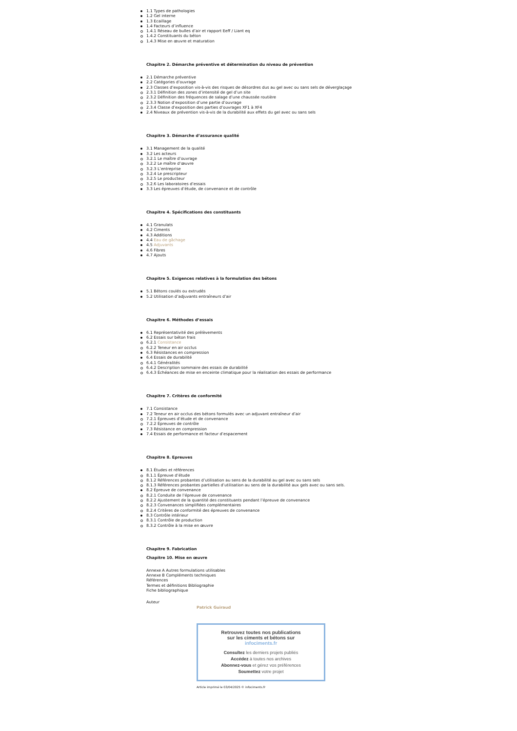1.1 Types de pathologies
1.2 Gel interne
1.3 Ecaillage
1.4 Facteurs d’influence
1.4.1 Réseau de bulles d’air et rapport Eeff / Liant eq
1.4.2 Constituants du béton
1.4.3 Mise en œuvre et maturation
Chapitre 2. Démarche préventive et détermination du niveau de prévention
2.1 Démarche préventive
2.2 Catégories d’ouvrage
2.3 Classes d’exposition vis-à-vis des risques de désordres dus au gel avec ou sans sels de déverglaçage
2.3.1 Définition des zones d’intensité de gel d’un site
2.3.2 Définition des fréquences de salage d’une chaussée routière
2.3.3 Notion d’exposition d’une partie d’ouvrage
2.3.4 Classe d’exposition des parties d’ouvrages XF1 à XF4
2.4 Niveaux de prévention vis-à-vis de la durabilité aux effets du gel avec ou sans sels
Chapitre 3. Démarche d’assurance qualité
3.1 Management de la qualité
3.2 Les acteurs
3.2.1 Le maître d’ouvrage
3.2.2 Le maître d’œuvre
3.2.3 L’entreprise
3.2.4 Le prescripteur
3.2.5 Le producteur
3.2.6 Les laboratoires d’essais
3.3 Les épreuves d’étude, de convenance et de contrôle
Chapitre 4. Spécifications des constituants
4.1 Granulats
4.2 Ciments
4.3 Additions
4.4 Eau de gâchage
4.5 Adjuvants
4.6 Fibres
4.7 Ajouts
Chapitre 5. Exigences relatives à la formulation des bétons
5.1 Bétons coulés ou extrudés
5.2 Utilisation d’adjuvants entraîneurs d’air
Chapitre 6. Méthodes d’essais
6.1 Représentativité des prélèvements
6.2 Essais sur béton frais
6.2.1 Consistance
6.2.2 Teneur en air occlus
6.3 Résistances en compression
6.4 Essais de durabilité
6.4.1 Généralités
6.4.2 Description sommaire des essais de durabilité
6.4.3 Échéances de mise en enceinte climatique pour la réalisation des essais de performance
Chapitre 7. Critères de conformité
7.1 Consistance
7.2 Teneur en air occlus des bétons formulés avec un adjuvant entraîneur d’air
7.2.1 Épreuves d’étude et de convenance
7.2.2 Épreuves de contrôle
7.3 Résistance en compression
7.4 Essais de performance et facteur d’espacement
Chapitre 8. Epreuves
8.1 Études et références
8.1.1 Épreuve d’étude
8.1.2 Références probantes d’utilisation au sens de la durabilité au gel avec ou sans sels
8.1.3 Références probantes partielles d’utilisation au sens de la durabilité aux gels avec ou sans sels.
8.2 Épreuve de convenance
8.2.1 Conduite de l’épreuve de convenance
8.2.2 Ajustement de la quantité des constituants pendant l’épreuve de convenance
8.2.3 Convenances simplifiées complémentaires
8.2.4 Critères de conformité des épreuves de convenance
8.3 Contrôle intérieur
8.3.1 Contrôle de production
8.3.2 Contrôle à la mise en œuvre
Chapitre 9. Fabrication
Chapitre 10. Mise en œuvre
Annexe A Autres formulations utilisables
Annexe B Compléments techniques
Références
Termes et définitions Bibliographie
Fiche bibliographique
Auteur
Patrick Guiraud
Retrouvez toutes nos publications
sur les ciments et bétons sur
infociments.fr
Consultez les derniers projets publiés
Accédez à toutes nos archives
Abonnez-vous et gérez vos préférences
Soumettez votre projet
Article imprimé le 03/04/2025 © infociments.fr